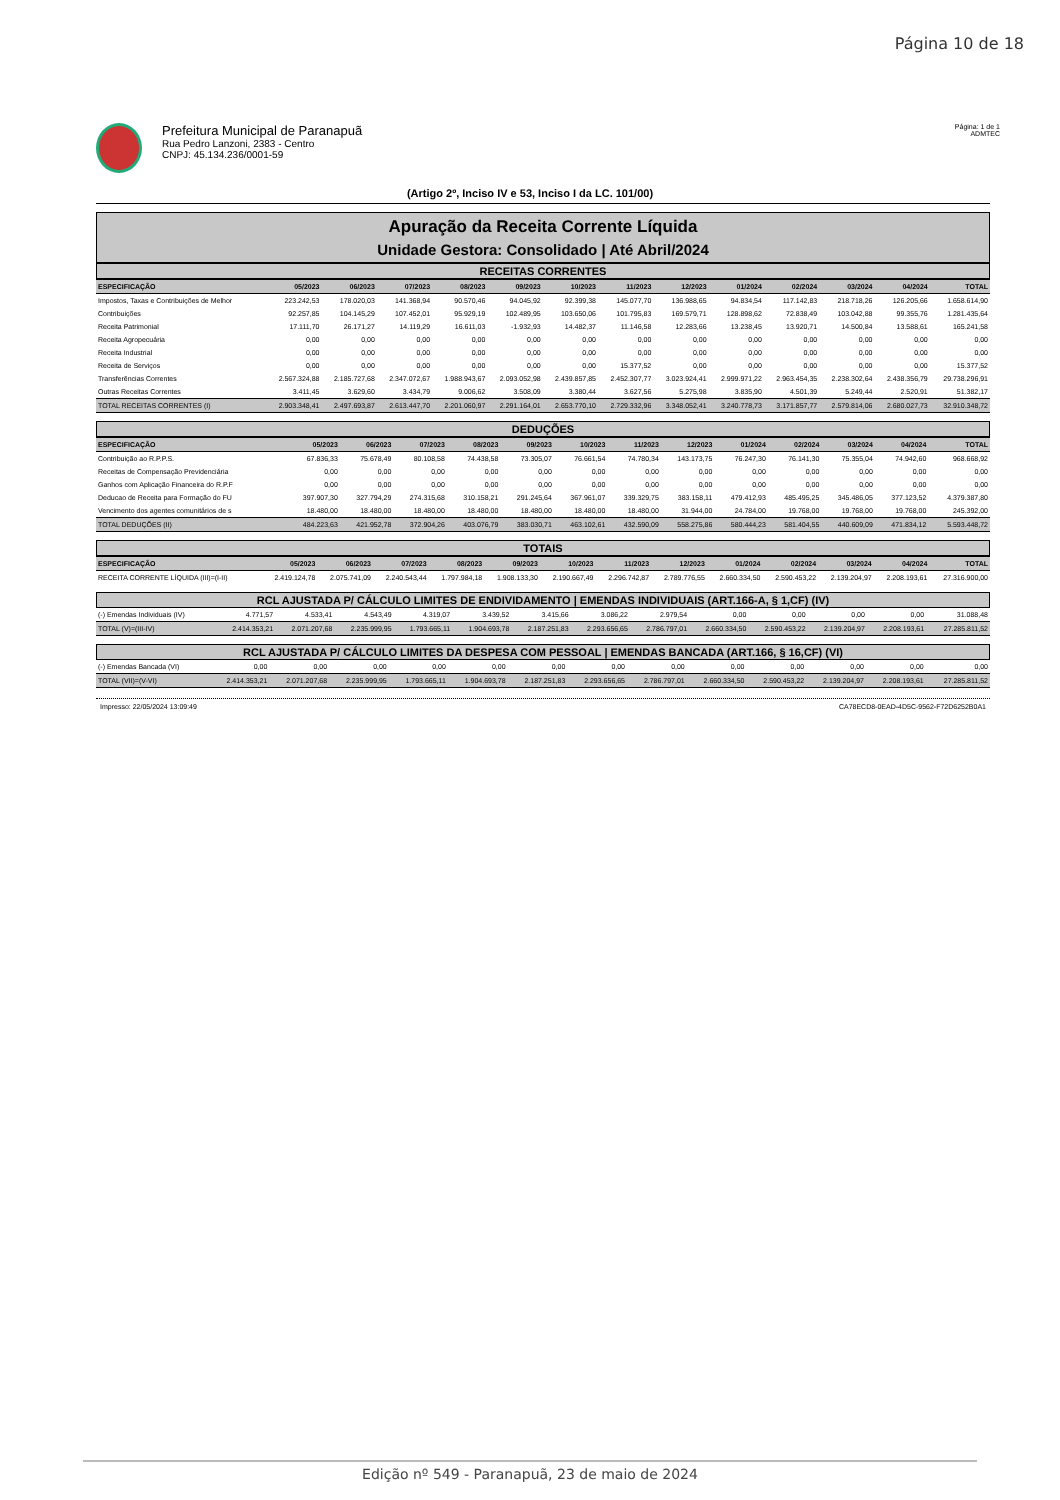Página 10 de 18
Prefeitura Municipal de Paranapuã
Rua Pedro Lanzoni, 2383 - Centro
CNPJ: 45.134.236/0001-59
Página: 1 de 1
ADMTEC
(Artigo 2º, Inciso IV e 53, Inciso I da LC. 101/00)
Apuração da Receita Corrente Líquida
Unidade Gestora: Consolidado | Até Abril/2024
RECEITAS CORRENTES
| ESPECIFICAÇÃO | 05/2023 | 06/2023 | 07/2023 | 08/2023 | 09/2023 | 10/2023 | 11/2023 | 12/2023 | 01/2024 | 02/2024 | 03/2024 | 04/2024 | TOTAL |
| --- | --- | --- | --- | --- | --- | --- | --- | --- | --- | --- | --- | --- | --- |
| Impostos, Taxas e Contribuições de Melhor | 223.242,53 | 178.020,03 | 141.368,94 | 90.570,46 | 94.045,92 | 92.399,38 | 145.077,70 | 136.988,65 | 94.834,54 | 117.142,83 | 218.718,26 | 126.205,66 | 1.658.614,90 |
| Contribuições | 92.257,85 | 104.145,29 | 107.452,01 | 95.929,19 | 102.489,95 | 103.650,06 | 101.795,83 | 169.579,71 | 128.898,62 | 72.838,49 | 103.042,88 | 99.355,76 | 1.281.435,64 |
| Receita Patrimonial | 17.111,70 | 26.171,27 | 14.119,29 | 16.611,03 | -1.932,93 | 14.482,37 | 11.146,58 | 12.283,66 | 13.238,45 | 13.920,71 | 14.500,84 | 13.588,61 | 165.241,58 |
| Receita Agropecuária | 0,00 | 0,00 | 0,00 | 0,00 | 0,00 | 0,00 | 0,00 | 0,00 | 0,00 | 0,00 | 0,00 | 0,00 | 0,00 |
| Receita Industrial | 0,00 | 0,00 | 0,00 | 0,00 | 0,00 | 0,00 | 0,00 | 0,00 | 0,00 | 0,00 | 0,00 | 0,00 | 0,00 |
| Receita de Serviços | 0,00 | 0,00 | 0,00 | 0,00 | 0,00 | 0,00 | 15.377,52 | 0,00 | 0,00 | 0,00 | 0,00 | 0,00 | 15.377,52 |
| Transferências Correntes | 2.567.324,88 | 2.185.727,68 | 2.347.072,67 | 1.988.943,67 | 2.093.052,98 | 2.439.857,85 | 2.452.307,77 | 3.023.924,41 | 2.999.971,22 | 2.963.454,35 | 2.238.302,64 | 2.438.356,79 | 29.738.296,91 |
| Outras Receitas Correntes | 3.411,45 | 3.629,60 | 3.434,79 | 9.006,62 | 3.508,09 | 3.380,44 | 3.627,56 | 5.275,98 | 3.835,90 | 4.501,39 | 5.249,44 | 2.520,91 | 51.382,17 |
| TOTAL RECEITAS CORRENTES (I) | 2.903.348,41 | 2.497.693,87 | 2.613.447,70 | 2.201.060,97 | 2.291.164,01 | 2.653.770,10 | 2.729.332,96 | 3.348.052,41 | 3.240.778,73 | 3.171.857,77 | 2.579.814,06 | 2.680.027,73 | 32.910.348,72 |
DEDUÇÕES
| ESPECIFICAÇÃO | 05/2023 | 06/2023 | 07/2023 | 08/2023 | 09/2023 | 10/2023 | 11/2023 | 12/2023 | 01/2024 | 02/2024 | 03/2024 | 04/2024 | TOTAL |
| --- | --- | --- | --- | --- | --- | --- | --- | --- | --- | --- | --- | --- | --- |
| Contribuição ao R.P.P.S. | 67.836,33 | 75.678,49 | 80.108,58 | 74.438,58 | 73.305,07 | 76.661,54 | 74.780,34 | 143.173,75 | 76.247,30 | 76.141,30 | 75.355,04 | 74.942,60 | 968.668,92 |
| Receitas de Compensação Previdenciária | 0,00 | 0,00 | 0,00 | 0,00 | 0,00 | 0,00 | 0,00 | 0,00 | 0,00 | 0,00 | 0,00 | 0,00 | 0,00 |
| Ganhos com Aplicação Financeira do R.P.F | 0,00 | 0,00 | 0,00 | 0,00 | 0,00 | 0,00 | 0,00 | 0,00 | 0,00 | 0,00 | 0,00 | 0,00 | 0,00 |
| Deducao de Receita para Formação do FU | 397.907,30 | 327.794,29 | 274.315,68 | 310.158,21 | 291.245,64 | 367.961,07 | 339.329,75 | 383.158,11 | 479.412,93 | 485.495,25 | 345.486,05 | 377.123,52 | 4.379.387,80 |
| Vencimento dos agentes comunitários de s | 18.480,00 | 18.480,00 | 18.480,00 | 18.480,00 | 18.480,00 | 18.480,00 | 18.480,00 | 31.944,00 | 24.784,00 | 19.768,00 | 19.768,00 | 19.768,00 | 245.392,00 |
| TOTAL DEDUÇÕES (II) | 484.223,63 | 421.952,78 | 372.904,26 | 403.076,79 | 383.030,71 | 463.102,61 | 432.590,09 | 558.275,86 | 580.444,23 | 581.404,55 | 440.609,09 | 471.834,12 | 5.593.448,72 |
TOTAIS
| ESPECIFICAÇÃO | 05/2023 | 06/2023 | 07/2023 | 08/2023 | 09/2023 | 10/2023 | 11/2023 | 12/2023 | 01/2024 | 02/2024 | 03/2024 | 04/2024 | TOTAL |
| --- | --- | --- | --- | --- | --- | --- | --- | --- | --- | --- | --- | --- | --- |
| RECEITA CORRENTE LÍQUIDA (III)=(I-II) | 2.419.124,78 | 2.075.741,09 | 2.240.543,44 | 1.797.984,18 | 1.908.133,30 | 2.190.667,49 | 2.296.742,87 | 2.789.776,55 | 2.660.334,50 | 2.590.453,22 | 2.139.204,97 | 2.208.193,61 | 27.316.900,00 |
RCL AJUSTADA P/ CÁLCULO LIMITES DE ENDIVIDAMENTO | EMENDAS INDIVIDUAIS (ART.166-A, § 1,CF) (IV)
| (-) Emendas Individuais (IV) | 4.771,57 | 4.533,41 | 4.543,49 | 4.319,07 | 3.439,52 | 3.415,66 | 3.086,22 | 2.979,54 | 0,00 | 0,00 | 0,00 | 0,00 | 31.088,48 |
| TOTAL (V)=(III-IV) | 2.414.353,21 | 2.071.207,68 | 2.235.999,95 | 1.793.665,11 | 1.904.693,78 | 2.187.251,83 | 2.293.656,65 | 2.786.797,01 | 2.660.334,50 | 2.590.453,22 | 2.139.204,97 | 2.208.193,61 | 27.285.811,52 |
RCL AJUSTADA P/ CÁLCULO LIMITES DA DESPESA COM PESSOAL | EMENDAS BANCADA (ART.166, § 16,CF) (VI)
| (-) Emendas Bancada (VI) | 0,00 | 0,00 | 0,00 | 0,00 | 0,00 | 0,00 | 0,00 | 0,00 | 0,00 | 0,00 | 0,00 | 0,00 | 0,00 |
| TOTAL (VII)=(V-VI) | 2.414.353,21 | 2.071.207,68 | 2.235.999,95 | 1.793.665,11 | 1.904.693,78 | 2.187.251,83 | 2.293.656,65 | 2.786.797,01 | 2.660.334,50 | 2.590.453,22 | 2.139.204,97 | 2.208.193,61 | 27.285.811,52 |
Impresso: 22/05/2024 13:09:49 CA78ECD8-0EAD-4D5C-9562-F72D6252B0A1
Edição nº 549 - Paranapuã, 23 de maio de 2024